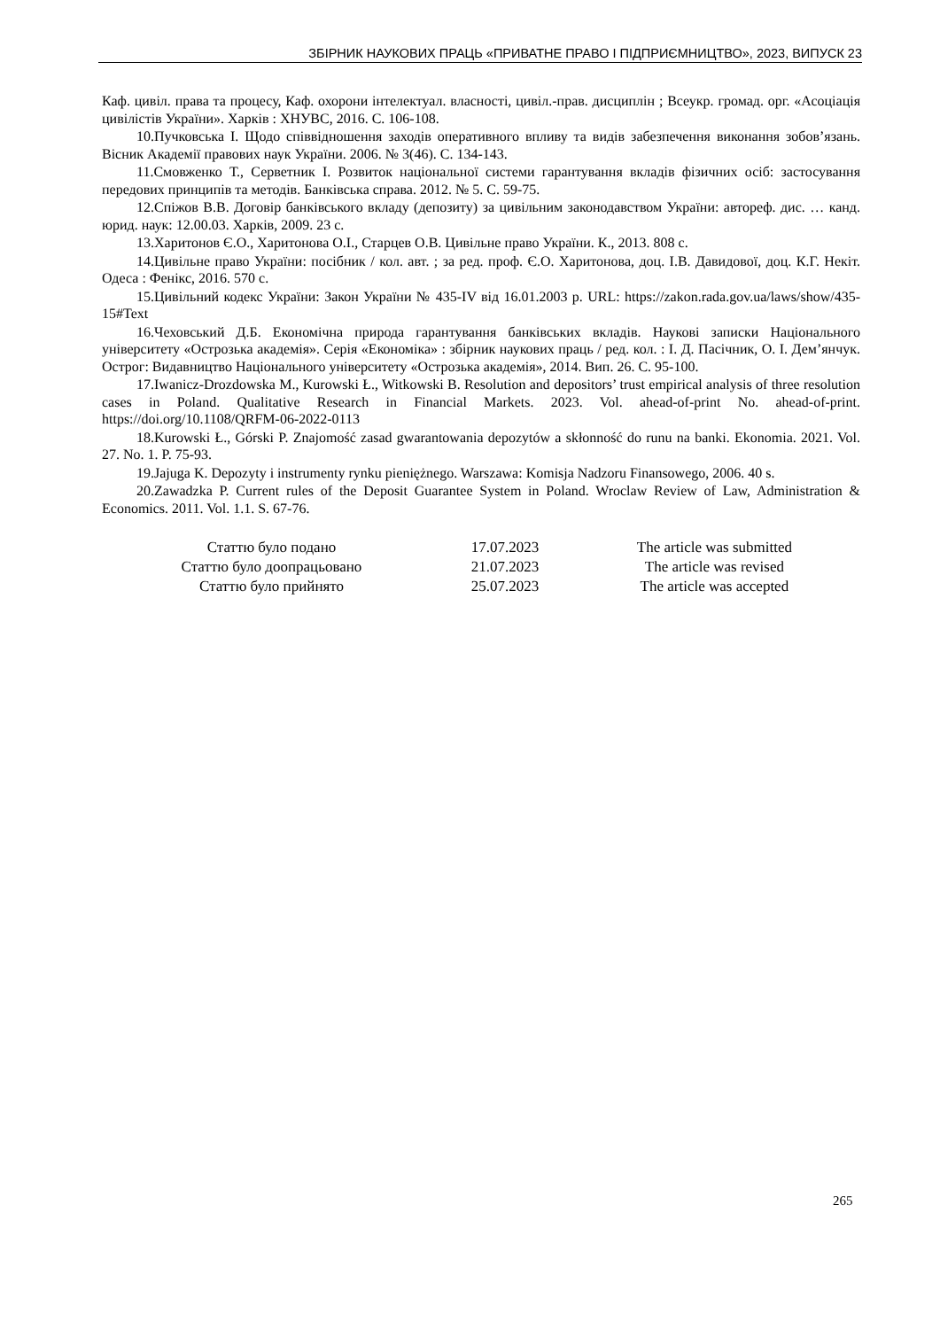ЗБІРНИК НАУКОВИХ ПРАЦЬ «ПРИВАТНЕ ПРАВО І ПІДПРИЄМНИЦТВО», 2023, ВИПУСК 23
Каф. цивіл. права та процесу, Каф. охорони інтелектуал. власності, цивіл.-прав. дисциплін ; Всеукр. громад. орг. «Асоціація цивілістів України». Харків : ХНУВС, 2016. С. 106-108.
10.Пучковська І. Щодо співвідношення заходів оперативного впливу та видів забезпечення виконання зобов’язань. Вісник Академії правових наук України. 2006. № 3(46). С. 134-143.
11.Смовженко Т., Серветник І. Розвиток національної системи гарантування вкладів фізичних осіб: застосування передових принципів та методів. Банківська справа. 2012. № 5. С. 59-75.
12.Спіжов В.В. Договір банківського вкладу (депозиту) за цивільним законодавством України: автореф. дис. … канд. юрид. наук: 12.00.03. Харків, 2009. 23 с.
13.Харитонов Є.О., Харитонова О.І., Старцев О.В. Цивільне право України. К., 2013. 808 с.
14.Цивільне право України: посібник / кол. авт. ; за ред. проф. Є.О. Харитонова, доц. І.В. Давидової, доц. К.Г. Некіт. Одеса : Фенікс, 2016. 570 с.
15.Цивільний кодекс України: Закон України № 435-IV від 16.01.2003 р. URL: https://zakon.rada.gov.ua/laws/show/435-15#Text
16.Чеховський Д.Б. Економічна природа гарантування банківських вкладів. Наукові записки Національного університету «Острозька академія». Серія «Економіка» : збірник наукових праць / ред. кол. : І. Д. Пасічник, О. І. Дем’янчук. Острог: Видавництво Національного університету «Острозька академія», 2014. Вип. 26. С. 95-100.
17.Iwanicz-Drozdowska M., Kurowski Ł., Witkowski B. Resolution and depositors’ trust empirical analysis of three resolution cases in Poland. Qualitative Research in Financial Markets. 2023. Vol. ahead-of-print No. ahead-of-print. https://doi.org/10.1108/QRFM-06-2022-0113
18.Kurowski Ł., Górski P. Znajomość zasad gwarantowania depozytów a skłonność do runu na banki. Ekonomia. 2021. Vol. 27. No. 1. P. 75-93.
19.Jajuga K. Depozyty i instrumenty rynku pieniężnego. Warszawa: Komisja Nadzoru Finansowego, 2006. 40 s.
20.Zawadzka P. Current rules of the Deposit Guarantee System in Poland. Wroclaw Review of Law, Administration & Economics. 2011. Vol. 1.1. S. 67-76.
| Статтю було подано | 17.07.2023 | The article was submitted |
| Статтю було доопрацьовано | 21.07.2023 | The article was revised |
| Статтю було прийнято | 25.07.2023 | The article was accepted |
265